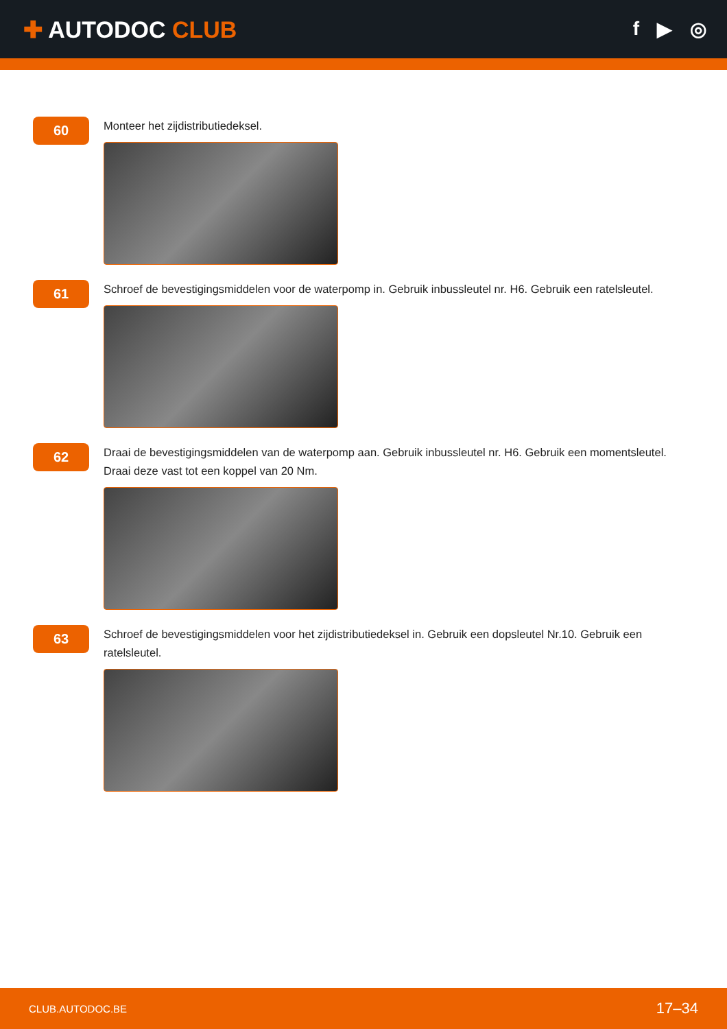✚ AUTODOC CLUB
f ▶ ◎
60
Monteer het zijdistributiedeksel.
61
Schroef de bevestigingsmiddelen voor de waterpomp in. Gebruik inbussleutel nr. H6. Gebruik een ratelsleutel.
62
Draai de bevestigingsmiddelen van de waterpomp aan. Gebruik inbussleutel nr. H6. Gebruik een momentsleutel. Draai deze vast tot een koppel van 20 Nm.
63
Schroef de bevestigingsmiddelen voor het zijdistributiedeksel in. Gebruik een dopsleutel Nr.10. Gebruik een ratelsleutel.
CLUB.AUTODOC.BE 17–34